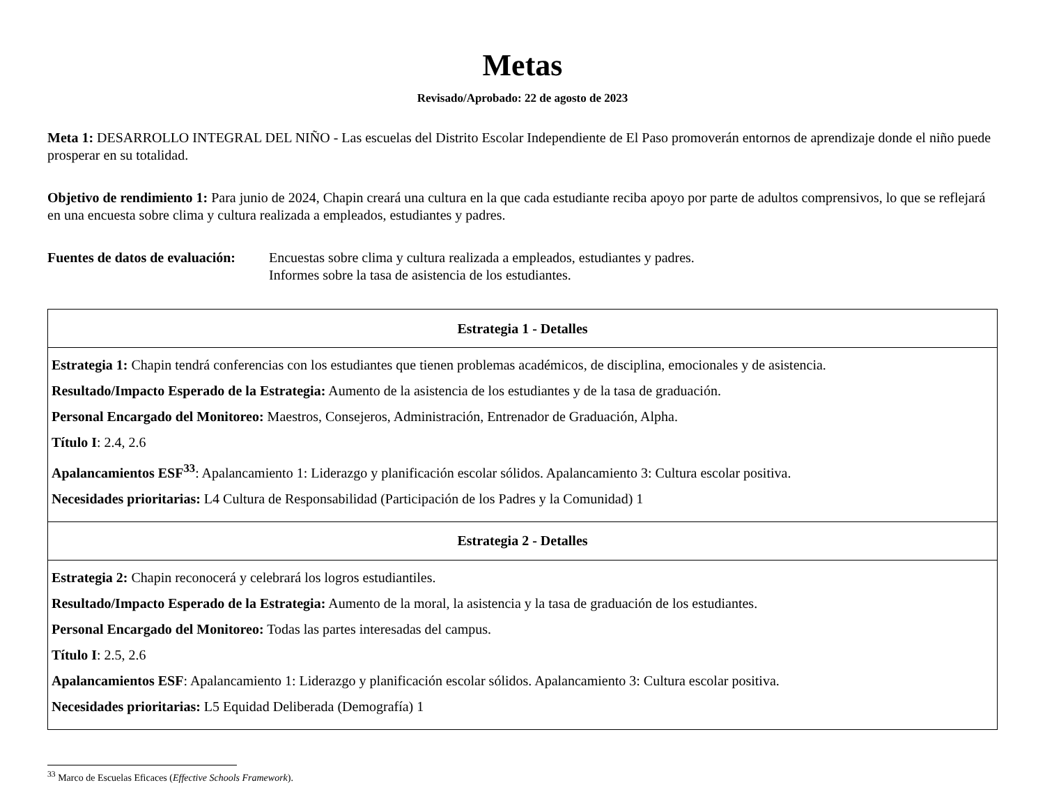Metas
Revisado/Aprobado: 22 de agosto de 2023
Meta 1: DESARROLLO INTEGRAL DEL NIÑO - Las escuelas del Distrito Escolar Independiente de El Paso promoverán entornos de aprendizaje donde el niño puede prosperar en su totalidad.
Objetivo de rendimiento 1: Para junio de 2024, Chapin creará una cultura en la que cada estudiante reciba apoyo por parte de adultos comprensivos, lo que se reflejará en una encuesta sobre clima y cultura realizada a empleados, estudiantes y padres.
Fuentes de datos de evaluación:
Encuestas sobre clima y cultura realizada a empleados, estudiantes y padres.
Informes sobre la tasa de asistencia de los estudiantes.
| Estrategia 1 - Detalles |
| --- |
| Estrategia 1: Chapin tendrá conferencias con los estudiantes que tienen problemas académicos, de disciplina, emocionales y de asistencia. Resultado/Impacto Esperado de la Estrategia: Aumento de la asistencia de los estudiantes y de la tasa de graduación. Personal Encargado del Monitoreo: Maestros, Consejeros, Administración, Entrenador de Graduación, Alpha. Título I : 2.4, 2.6 Apalancamientos ESF<sup>33</sup> : Apalancamiento 1: Liderazgo y planificación escolar sólidos. Apalancamiento 3: Cultura escolar positiva. Necesidades prioritarias: L4 Cultura de Responsabilidad (Participación de los Padres y la Comunidad) 1 |
| Estrategia 2 - Detalles |
| Estrategia 2: Chapin reconocerá y celebrará los logros estudiantiles. Resultado/Impacto Esperado de la Estrategia: Aumento de la moral, la asistencia y la tasa de graduación de los estudiantes. Personal Encargado del Monitoreo: Todas las partes interesadas del campus. Título I : 2.5, 2.6 Apalancamientos ESF : Apalancamiento 1: Liderazgo y planificación escolar sólidos. Apalancamiento 3: Cultura escolar positiva. Necesidades prioritarias: L5 Equidad Deliberada (Demografía) 1 |
<sup>33</sup> Marco de Escuelas Eficaces (Effective Schools Framework).